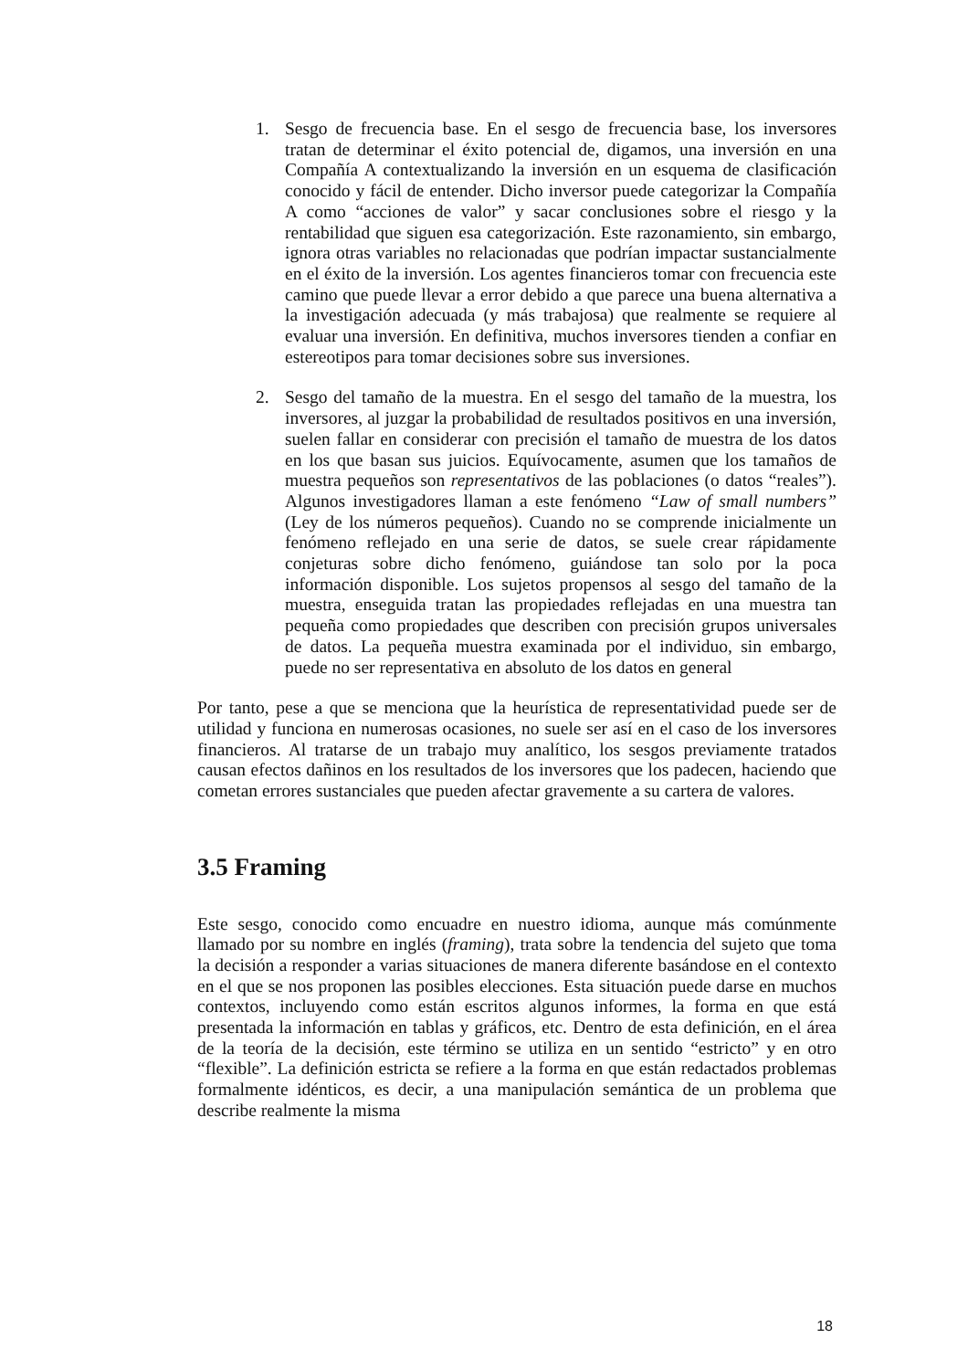1. Sesgo de frecuencia base. En el sesgo de frecuencia base, los inversores tratan de determinar el éxito potencial de, digamos, una inversión en una Compañía A contextualizando la inversión en un esquema de clasificación conocido y fácil de entender. Dicho inversor puede categorizar la Compañía A como “acciones de valor” y sacar conclusiones sobre el riesgo y la rentabilidad que siguen esa categorización. Este razonamiento, sin embargo, ignora otras variables no relacionadas que podrían impactar sustancialmente en el éxito de la inversión. Los agentes financieros tomar con frecuencia este camino que puede llevar a error debido a que parece una buena alternativa a la investigación adecuada (y más trabajosa) que realmente se requiere al evaluar una inversión. En definitiva, muchos inversores tienden a confiar en estereotipos para tomar decisiones sobre sus inversiones.
2. Sesgo del tamaño de la muestra. En el sesgo del tamaño de la muestra, los inversores, al juzgar la probabilidad de resultados positivos en una inversión, suelen fallar en considerar con precisión el tamaño de muestra de los datos en los que basan sus juicios. Equívocamente, asumen que los tamaños de muestra pequeños son representativos de las poblaciones (o datos “reales”). Algunos investigadores llaman a este fenómeno “Law of small numbers” (Ley de los números pequeños). Cuando no se comprende inicialmente un fenómeno reflejado en una serie de datos, se suele crear rápidamente conjeturas sobre dicho fenómeno, guiándose tan solo por la poca información disponible. Los sujetos propensos al sesgo del tamaño de la muestra, enseguida tratan las propiedades reflejadas en una muestra tan pequeña como propiedades que describen con precisión grupos universales de datos. La pequeña muestra examinada por el individuo, sin embargo, puede no ser representativa en absoluto de los datos en general
Por tanto, pese a que se menciona que la heurística de representatividad puede ser de utilidad y funciona en numerosas ocasiones, no suele ser así en el caso de los inversores financieros. Al tratarse de un trabajo muy analítico, los sesgos previamente tratados causan efectos dañinos en los resultados de los inversores que los padecen, haciendo que cometan errores sustanciales que pueden afectar gravemente a su cartera de valores.
3.5 Framing
Este sesgo, conocido como encuadre en nuestro idioma, aunque más comúnmente llamado por su nombre en inglés (framing), trata sobre la tendencia del sujeto que toma la decisión a responder a varias situaciones de manera diferente basándose en el contexto en el que se nos proponen las posibles elecciones. Esta situación puede darse en muchos contextos, incluyendo como están escritos algunos informes, la forma en que está presentada la información en tablas y gráficos, etc. Dentro de esta definición, en el área de la teoría de la decisión, este término se utiliza en un sentido “estricto” y en otro “flexible”. La definición estricta se refiere a la forma en que están redactados problemas formalmente idénticos, es decir, a una manipulación semántica de un problema que describe realmente la misma
18